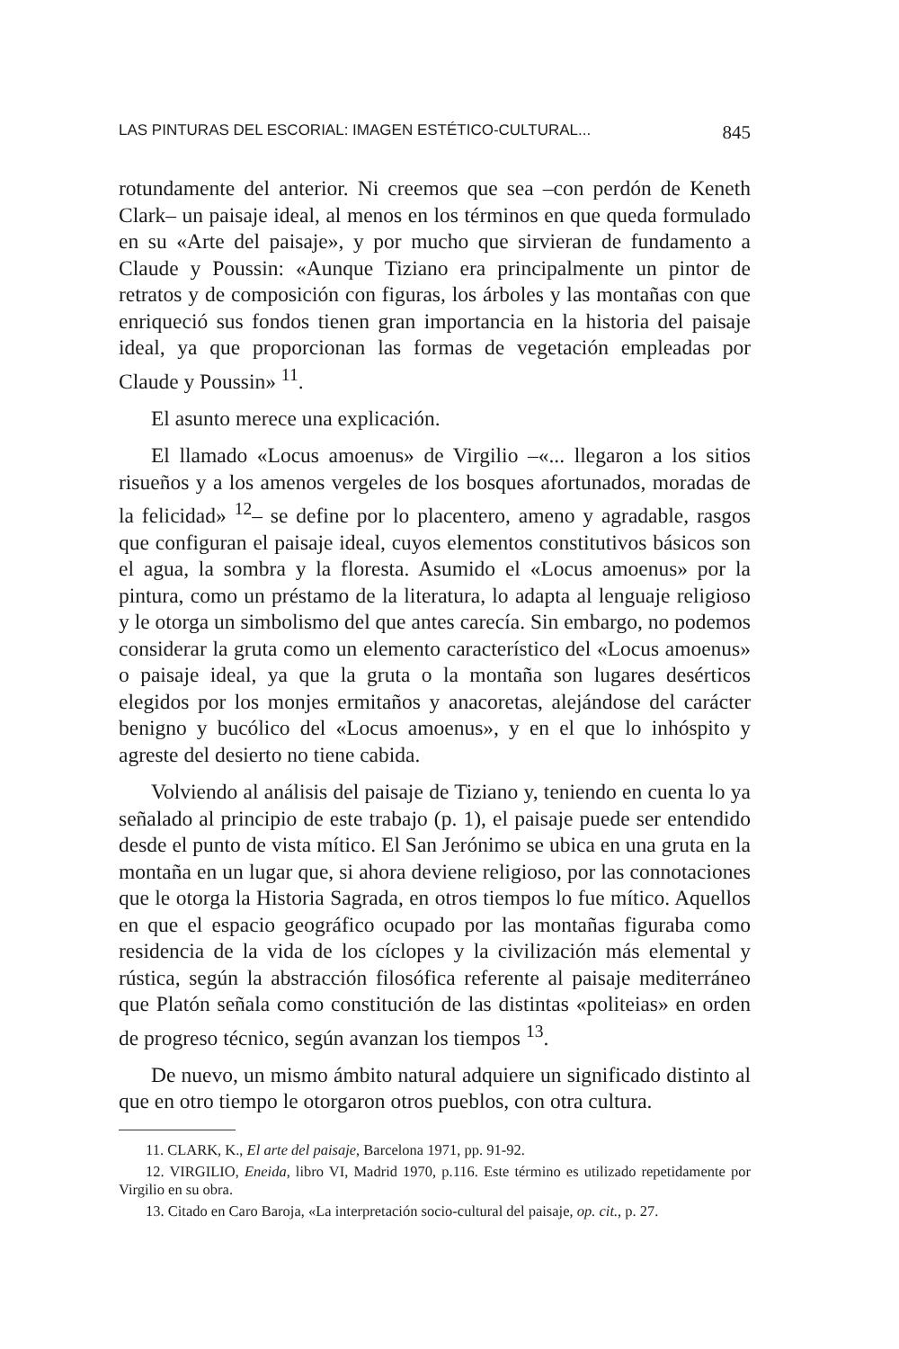LAS PINTURAS DEL ESCORIAL: IMAGEN ESTÉTICO-CULTURAL... 845
rotundamente del anterior. Ni creemos que sea –con perdón de Keneth Clark– un paisaje ideal, al menos en los términos en que queda formulado en su «Arte del paisaje», y por mucho que sirvieran de fundamento a Claude y Poussin: «Aunque Tiziano era principalmente un pintor de retratos y de composición con figuras, los árboles y las montañas con que enriqueció sus fondos tienen gran importancia en la historia del paisaje ideal, ya que proporcionan las formas de vegetación empleadas por Claude y Poussin» <sup>11</sup>.
El asunto merece una explicación.
El llamado «Locus amoenus» de Virgilio –«... llegaron a los sitios risueños y a los amenos vergeles de los bosques afortunados, moradas de la felicidad» <sup>12</sup>– se define por lo placentero, ameno y agradable, rasgos que configuran el paisaje ideal, cuyos elementos constitutivos básicos son el agua, la sombra y la floresta. Asumido el «Locus amoenus» por la pintura, como un préstamo de la literatura, lo adapta al lenguaje religioso y le otorga un simbolismo del que antes carecía. Sin embargo, no podemos considerar la gruta como un elemento característico del «Locus amoenus» o paisaje ideal, ya que la gruta o la montaña son lugares desérticos elegidos por los monjes ermitaños y anacoretas, alejándose del carácter benigno y bucólico del «Locus amoenus», y en el que lo inhóspito y agreste del desierto no tiene cabida.
Volviendo al análisis del paisaje de Tiziano y, teniendo en cuenta lo ya señalado al principio de este trabajo (p. 1), el paisaje puede ser entendido desde el punto de vista mítico. El San Jerónimo se ubica en una gruta en la montaña en un lugar que, si ahora deviene religioso, por las connotaciones que le otorga la Historia Sagrada, en otros tiempos lo fue mítico. Aquellos en que el espacio geográfico ocupado por las montañas figuraba como residencia de la vida de los cíclopes y la civilización más elemental y rústica, según la abstracción filosófica referente al paisaje mediterráneo que Platón señala como constitución de las distintas «politeias» en orden de progreso técnico, según avanzan los tiempos <sup>13</sup>.
De nuevo, un mismo ámbito natural adquiere un significado distinto al que en otro tiempo le otorgaron otros pueblos, con otra cultura.
11. CLARK, K., El arte del paisaje, Barcelona 1971, pp. 91-92.
12. VIRGILIO, Eneida, libro VI, Madrid 1970, p.116. Este término es utilizado repetidamente por Virgilio en su obra.
13. Citado en Caro Baroja, «La interpretación socio-cultural del paisaje, op. cit., p. 27.